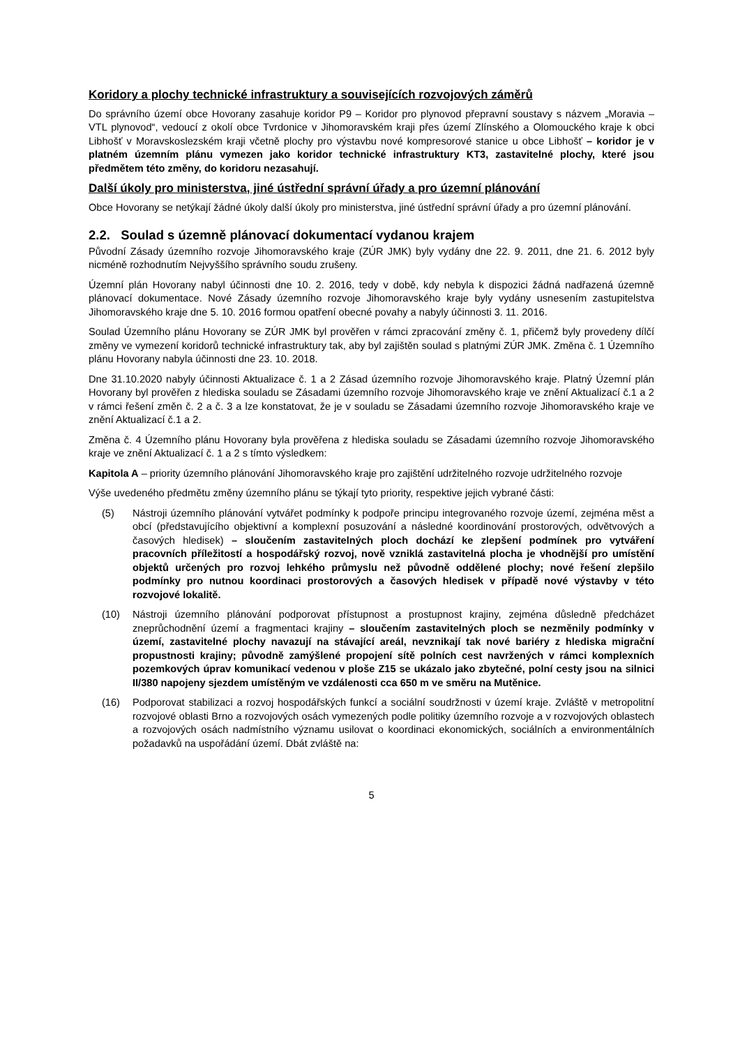Koridory a plochy technické infrastruktury a souvisejících rozvojových záměrů
Do správního území obce Hovorany zasahuje koridor P9 – Koridor pro plynovod přepravní soustavy s názvem „Moravia – VTL plynovod“, vedoucí z okolí obce Tvrdonice v Jihomoravském kraji přes území Zlínského a Olomouckého kraje k obci Libhošť v Moravskoslezském kraji včetně plochy pro výstavbu nové kompresorové stanice u obce Libhošť – koridor je v platném územním plánu vymezen jako koridor technické infrastruktury KT3, zastavitelné plochy, které jsou předmětem této změny, do koridoru nezasahují.
Další úkoly pro ministerstva, jiné ústřední správní úřady a pro územní plánování
Obce Hovorany se netýkají žádné úkoly další úkoly pro ministerstva, jiné ústřední správní úřady a pro územní plánování.
2.2. Soulad s územně plánovací dokumentací vydanou krajem
Původní Zásady územního rozvoje Jihomoravského kraje (ZÚR JMK) byly vydány dne 22. 9. 2011, dne 21. 6. 2012 byly nicméně rozhodnutím Nejvyššího správního soudu zrušeny.
Územní plán Hovorany nabyl účinnosti dne 10. 2. 2016, tedy v době, kdy nebyla k dispozici žádná nadřazená územně plánovací dokumentace. Nové Zásady územního rozvoje Jihomoravského kraje byly vydány usnesením zastupitelstva Jihomoravského kraje dne 5. 10. 2016 formou opatření obecné povahy a nabyly účinnosti 3. 11. 2016.
Soulad Územního plánu Hovorany se ZÚR JMK byl prověřen v rámci zpracování změny č. 1, přičemž byly provedeny dílčí změny ve vymezení koridorů technické infrastruktury tak, aby byl zajištěn soulad s platnými ZÚR JMK. Změna č. 1 Územního plánu Hovorany nabyla účinnosti dne 23. 10. 2018.
Dne 31.10.2020 nabyly účinnosti Aktualizace č. 1 a 2 Zásad územního rozvoje Jihomoravského kraje. Platný Územní plán Hovorany byl prověřen z hlediska souladu se Zásadami územního rozvoje Jihomoravského kraje ve znění Aktualizací č.1 a 2 v rámci řešení změn č. 2 a č. 3 a lze konstatovat, že je v souladu se Zásadami územního rozvoje Jihomoravského kraje ve znění Aktualizací č.1 a 2.
Změna č. 4 Územního plánu Hovorany byla prověřena z hlediska souladu se Zásadami územního rozvoje Jihomoravského kraje ve znění Aktualizací č. 1 a 2 s tímto výsledkem:
Kapitola A – priority územního plánování Jihomoravského kraje pro zajištění udržitelného rozvoje udržitelného rozvoje
Výše uvedeného předmětu změny územního plánu se týkají tyto priority, respektive jejich vybrané části:
(5) Nástroji územního plánování vytvářet podmínky k podpoře principu integrovaného rozvoje území, zejména měst a obcí (představujícího objektivní a komplexní posuzování a následné koordinování prostorových, odvětvových a časových hledisek) – sloučením zastavitelných ploch dochází ke zlepšení podmínek pro vytváření pracovních příležitostí a hospodářský rozvoj, nově vzniklá zastavitelná plocha je vhodnější pro umístění objektů určených pro rozvoj lehkého průmyslu než původně oddělené plochy; nové řešení zlepšilo podmínky pro nutnou koordinaci prostorových a časových hledisek v případě nové výstavby v této rozvojové lokalitě.
(10) Nástroji územního plánování podporovat přístupnost a prostupnost krajiny, zejména důsledně předcházet zneprůchodnění území a fragmentaci krajiny – sloučením zastavitelných ploch se nezměnily podmínky v území, zastavitelné plochy navazují na stávající areál, nevznikají tak nové bariéry z hlediska migrační propustnosti krajiny; původně zamýšlené propojení sítě polních cest navržených v rámci komplexních pozemkových úprav komunikací vedenou v ploše Z15 se ukázalo jako zbytečné, polní cesty jsou na silnici II/380 napojeny sjezdem umístěným ve vzdálenosti cca 650 m ve směru na Mutěnice.
(16) Podporovat stabilizaci a rozvoj hospodářských funkcí a sociální soudržnosti v území kraje. Zvláště v metropolitní rozvojové oblasti Brno a rozvojových osách vymezených podle politiky územního rozvoje a v rozvojových oblastech a rozvojových osách nadmístního významu usilovat o koordinaci ekonomických, sociálních a environmentálních požadavků na uspořádání území. Dbát zvláště na:
5